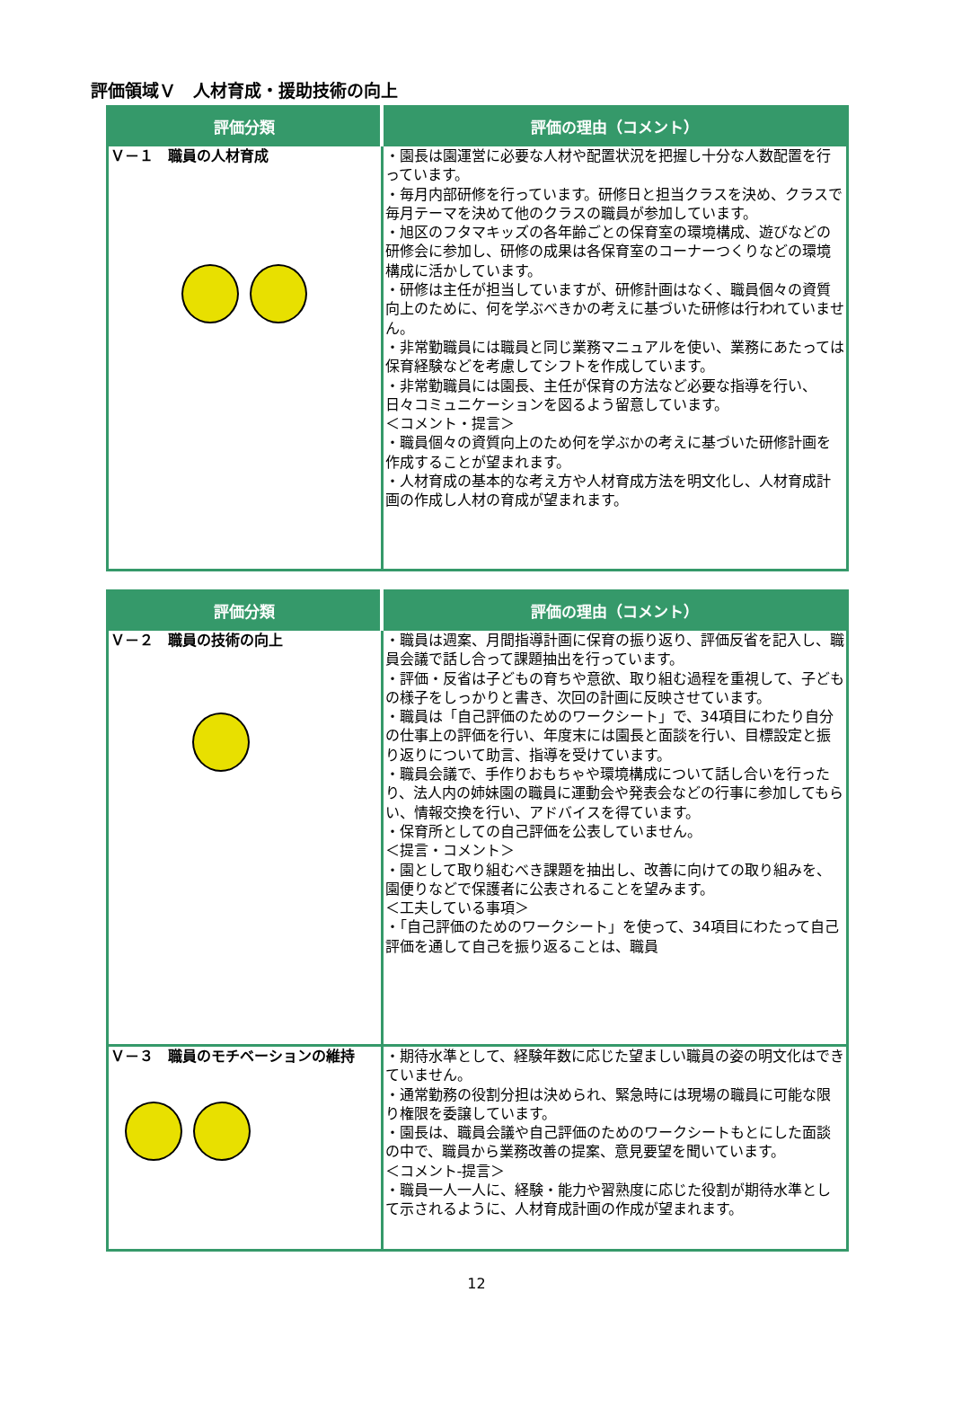評価領域Ｖ　人材育成・援助技術の向上
| 評価分類 | 評価の理由（コメント） |
| --- | --- |
| Ｖ－１ 職員の人材育成 | ・園長は園運営に必要な人材や配置状況を把握し十分な人数配置を行っています。 ・毎月内部研修を行っています。研修日と担当クラスを決め、クラスで毎月テーマを決めて他のクラスの職員が参加しています。 ・旭区のフタマキッズの各年齢ごとの保育室の環境構成、遊びなどの研修会に参加し、研修の成果は各保育室のコーナーつくりなどの環境構成に活かしています。 ・研修は主任が担当していますが、研修計画はなく、職員個々の資質向上のために、何を学ぶべきかの考えに基づいた研修は行われていません。 ・非常勤職員には職員と同じ業務マニュアルを使い、業務にあたっては保育経験などを考慮してシフトを作成しています。 ・非常勤職員には園長、主任が保育の方法など必要な指導を行い、日々コミュニケーションを図るよう留意しています。 ＜コメント・提言＞ ・職員個々の資質向上のため何を学ぶかの考えに基づいた研修計画を作成することが望まれます。 ・人材育成の基本的な考え方や人材育成方法を明文化し、人材育成計画の作成し人材の育成が望まれます。 |
| 評価分類 | 評価の理由（コメント） |
| --- | --- |
| Ｖ－２ 職員の技術の向上 | ・職員は週案、月間指導計画に保育の振り返り、評価反省を記入し、職員会議で話し合って課題抽出を行っています。 ・評価・反省は子どもの育ちや意欲、取り組む過程を重視して、子どもの様子をしっかりと書き、次回の計画に反映させています。 ・職員は「自己評価のためのワークシート」で、34項目にわたり自分の仕事上の評価を行い、年度末には園長と面談を行い、目標設定と振り返りについて助言、指導を受けています。 ・職員会議で、手作りおもちゃや環境構成について話し合いを行ったり、法人内の姉妹園の職員に運動会や発表会などの行事に参加してもらい、情報交換を行い、アドバイスを得ています。 ・保育所としての自己評価を公表していません。 ＜提言・コメント＞ ・園として取り組むべき課題を抽出し、改善に向けての取り組みを、園便りなどで保護者に公表されることを望みます。 ＜工夫している事項＞ ・「自己評価のためのワークシート」を使って、34項目にわたって自己評価を通して自己を振り返ることは、職員 |
| Ｖ－３ 職員のモチベーションの維持 | ・期待水準として、経験年数に応じた望ましい職員の姿の明文化はできていません。 ・通常勤務の役割分担は決められ、緊急時には現場の職員に可能な限り権限を委譲しています。 ・園長は、職員会議や自己評価のためのワークシートもとにした面談の中で、職員から業務改善の提案、意見要望を聞いています。 ＜コメント‐提言＞ ・職員一人一人に、経験・能力や習熟度に応じた役割が期待水準として示されるように、人材育成計画の作成が望まれます。 |
12